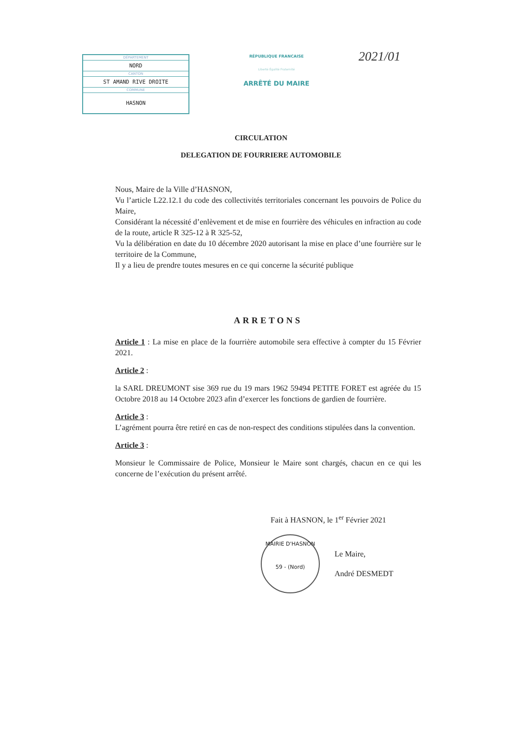DÉPARTEMENT
NORD
CANTON
ST AMAND RIVE DROITE
COMMUNE
HASNON
RÉPUBLIQUE FRANCAISE
Liberté Égalité Fraternité
ARRÊTÉ DU MAIRE
2021/01
CIRCULATION
DELEGATION DE FOURRIERE AUTOMOBILE
Nous, Maire de la Ville d’HASNON,
Vu l’article L22.12.1 du code des collectivités territoriales concernant les pouvoirs de Police du Maire,
Considérant la nécessité d’enlèvement et de mise en fourrière des véhicules en infraction au code de la route, article R 325-12 à R 325-52,
Vu la délibération en date du 10 décembre 2020 autorisant la mise en place d’une fourrière sur le territoire de la Commune,
Il y a lieu de prendre toutes mesures en ce qui concerne la sécurité publique
ARRETONS
Article 1 : La mise en place de la fourrière automobile sera effective à compter du 15 Février 2021.
Article 2 :
la SARL DREUMONT sise 369 rue du 19 mars 1962 59494 PETITE FORET est agréée du 15 Octobre 2018 au 14 Octobre 2023 afin d’exercer les fonctions de gardien de fourrière.
Article 3 :
L’agrément pourra être retiré en cas de non-respect des conditions stipulées dans la convention.
Article 3 :
Monsieur le Commissaire de Police, Monsieur le Maire sont chargés, chacun en ce qui les concerne de l’exécution du présent arrêté.
Fait à HASNON, le 1<sup>er</sup> Février 2021
MAIRIE D'HASNON
59 - (Nord)
Le Maire,
André DESMEDT